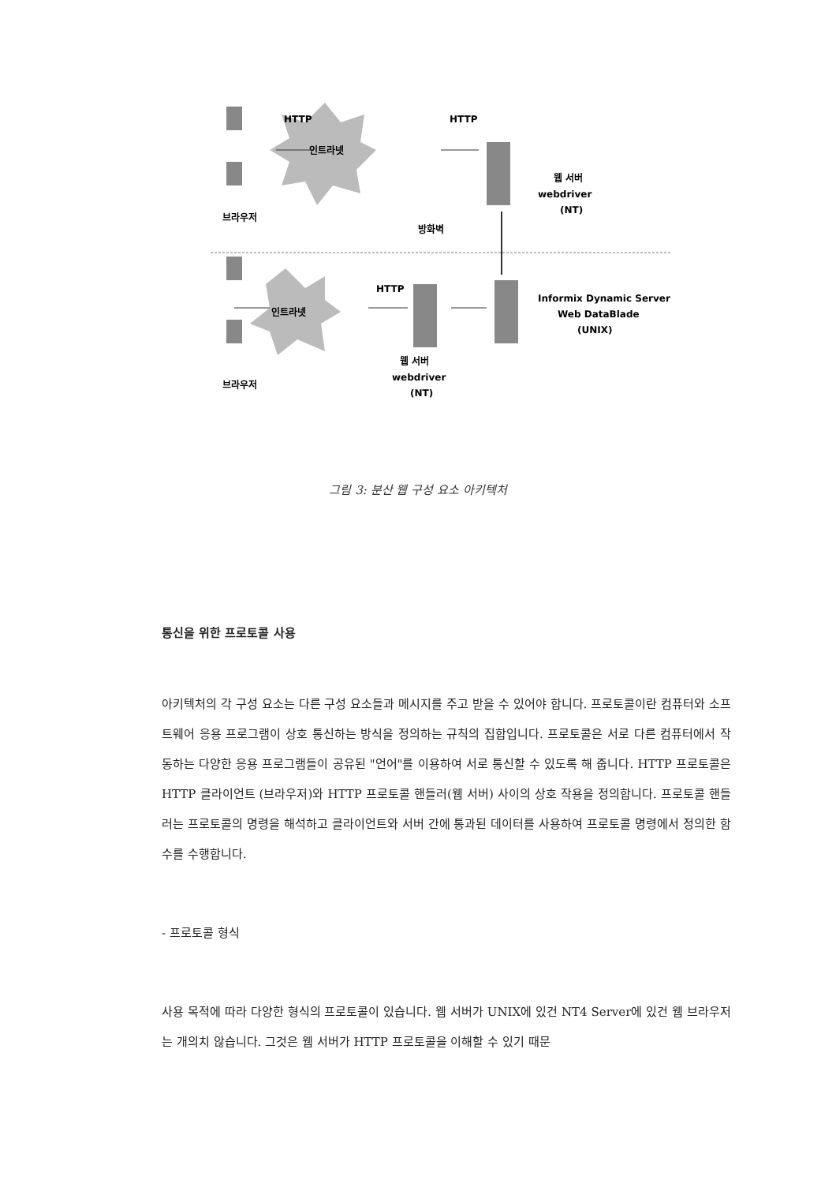HTTP
인트라넷
HTTP
웹 서버
webdriver
(NT)
브라우저
방화벽
HTTP
인트라넷
Informix Dynamic Server
Web DataBlade
(UNIX)
웹 서버
webdriver
(NT)
브라우저
그림 3: 분산 웹 구성 요소 아키텍처
통신을 위한 프로토콜 사용
아키텍처의 각 구성 요소는 다른 구성 요소들과 메시지를 주고 받을 수 있어야 합니다. 프로토콜이란 컴퓨터와 소프트웨어 응용 프로그램이 상호 통신하는 방식을 정의하는 규칙의 집합입니다. 프로토콜은 서로 다른 컴퓨터에서 작동하는 다양한 응용 프로그램들이 공유된 "언어"를 이용하여 서로 통신할 수 있도록 해 줍니다. HTTP 프로토콜은 HTTP 클라이언트 (브라우저)와 HTTP 프로토콜 핸들러(웹 서버) 사이의 상호 작용을 정의합니다. 프로토콜 핸들러는 프로토콜의 명령을 해석하고 클라이언트와 서버 간에 통과된 데이터를 사용하여 프로토콜 명령에서 정의한 함수를 수행합니다.
- 프로토콜 형식
사용 목적에 따라 다양한 형식의 프로토콜이 있습니다. 웹 서버가 UNIX에 있건 NT4 Server에 있건 웹 브라우저는 개의치 않습니다. 그것은 웹 서버가 HTTP 프로토콜을 이해할 수 있기 때문